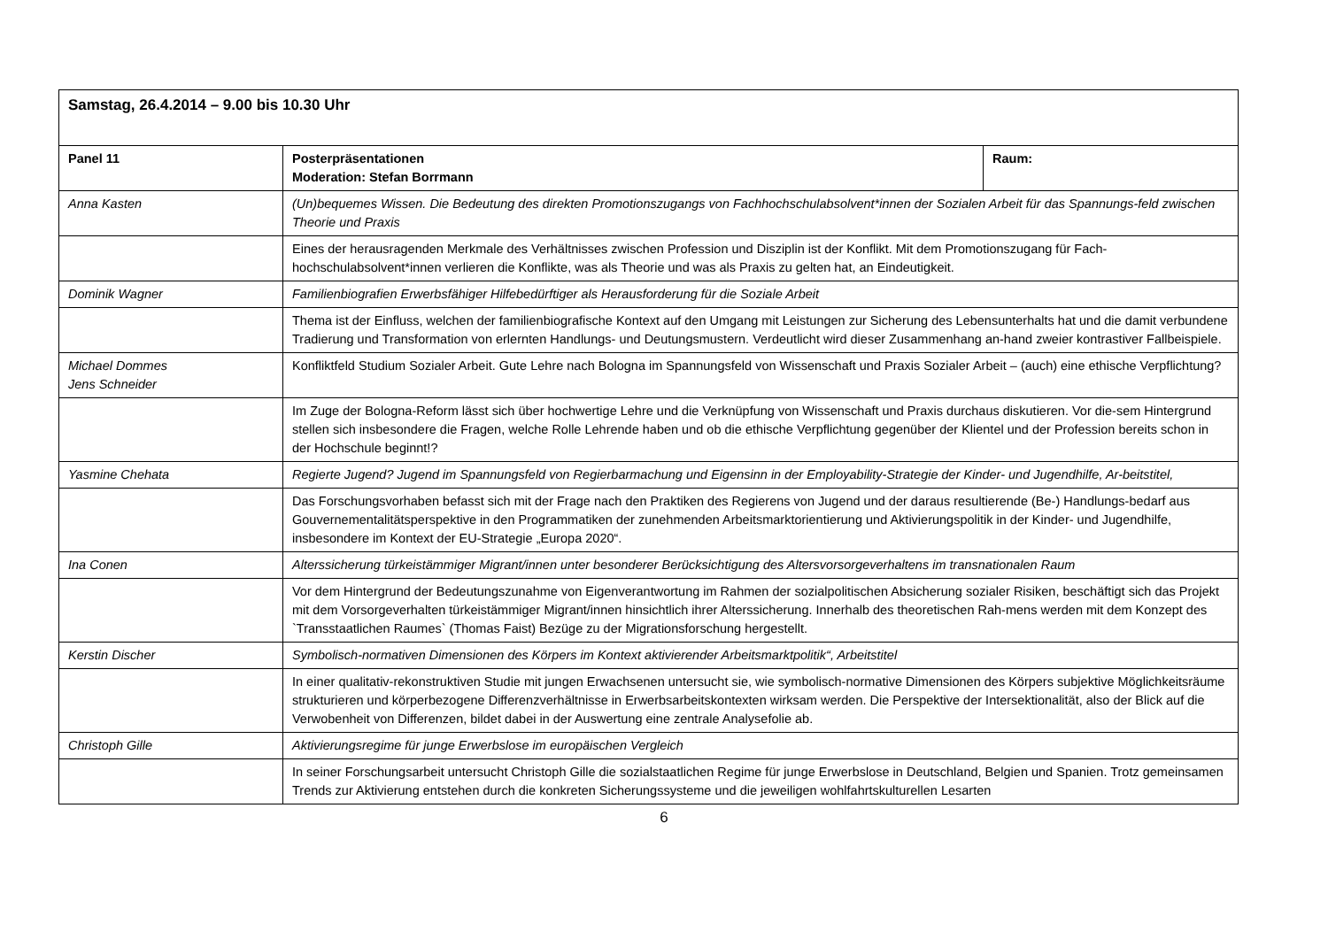| Samstag, 26.4.2014 – 9.00 bis 10.30 Uhr | | |
| Panel 11 | Posterpräsentationen Moderation: Stefan Borrmann | Raum: |
| Anna Kasten | (Un)bequemes Wissen. Die Bedeutung des direkten Promotionszugangs von Fachhochschulabsolvent*innen der Sozialen Arbeit für das Spannungs-feld zwischen Theorie und Praxis | |
| | Eines der herausragenden Merkmale des Verhältnisses zwischen Profession und Disziplin ist der Konflikt. Mit dem Promotionszugang für Fach-hochschulabsolvent*innen verlieren die Konflikte, was als Theorie und was als Praxis zu gelten hat, an Eindeutigkeit. | |
| Dominik Wagner | Familienbiografien Erwerbsfähiger Hilfebedürftiger als Herausforderung für die Soziale Arbeit | |
| | Thema ist der Einfluss, welchen der familienbiografische Kontext auf den Umgang mit Leistungen zur Sicherung des Lebensunterhalts hat und die damit verbundene Tradierung und Transformation von erlernten Handlungs- und Deutungsmustern. Verdeutlicht wird dieser Zusammenhang an-hand zweier kontrastiver Fallbeispiele. | |
| Michael Dommes Jens Schneider | Konfliktfeld Studium Sozialer Arbeit. Gute Lehre nach Bologna im Spannungsfeld von Wissenschaft und Praxis Sozialer Arbeit – (auch) eine ethische Verpflichtung? | |
| | Im Zuge der Bologna-Reform lässt sich über hochwertige Lehre und die Verknüpfung von Wissenschaft und Praxis durchaus diskutieren. Vor die-sem Hintergrund stellen sich insbesondere die Fragen, welche Rolle Lehrende haben und ob die ethische Verpflichtung gegenüber der Klientel und der Profession bereits schon in der Hochschule beginnt!? | |
| Yasmine Chehata | Regierte Jugend? Jugend im Spannungsfeld von Regierbarmachung und Eigensinn in der Employability-Strategie der Kinder- und Jugendhilfe, Ar-beitstitel, | |
| | Das Forschungsvorhaben befasst sich mit der Frage nach den Praktiken des Regierens von Jugend und der daraus resultierende (Be-) Handlungs-bedarf aus Gouvernementalitätsperspektive in den Programmatiken der zunehmenden Arbeitsmarktorientierung und Aktivierungspolitik in der Kinder- und Jugendhilfe, insbesondere im Kontext der EU-Strategie „Europa 2020“. | |
| Ina Conen | Alterssicherung türkeistämmiger Migrant/innen unter besonderer Berücksichtigung des Altersvorsorgeverhaltens im transnationalen Raum | |
| | Vor dem Hintergrund der Bedeutungszunahme von Eigenverantwortung im Rahmen der sozialpolitischen Absicherung sozialer Risiken, beschäftigt sich das Projekt mit dem Vorsorgeverhalten türkeistämmiger Migrant/innen hinsichtlich ihrer Alterssicherung. Innerhalb des theoretischen Rah-mens werden mit dem Konzept des `Transstaatlichen Raumes` (Thomas Faist) Bezüge zu der Migrationsforschung hergestellt. | |
| Kerstin Discher | Symbolisch-normativen Dimensionen des Körpers im Kontext aktivierender Arbeitsmarktpolitik“, Arbeitstitel | |
| | In einer qualitativ-rekonstruktiven Studie mit jungen Erwachsenen untersucht sie, wie symbolisch-normative Dimensionen des Körpers subjektive Möglichkeitsräume strukturieren und körperbezogene Differenzverhältnisse in Erwerbsarbeitskontexten wirksam werden. Die Perspektive der Intersektionalität, also der Blick auf die Verwobenheit von Differenzen, bildet dabei in der Auswertung eine zentrale Analysefolie ab. | |
| Christoph Gille | Aktivierungsregime für junge Erwerbslose im europäischen Vergleich | |
| | In seiner Forschungsarbeit untersucht Christoph Gille die sozialstaatlichen Regime für junge Erwerbslose in Deutschland, Belgien und Spanien. Trotz gemeinsamen Trends zur Aktivierung entstehen durch die konkreten Sicherungssysteme und die jeweiligen wohlfahrtskulturellen Lesarten | |
6